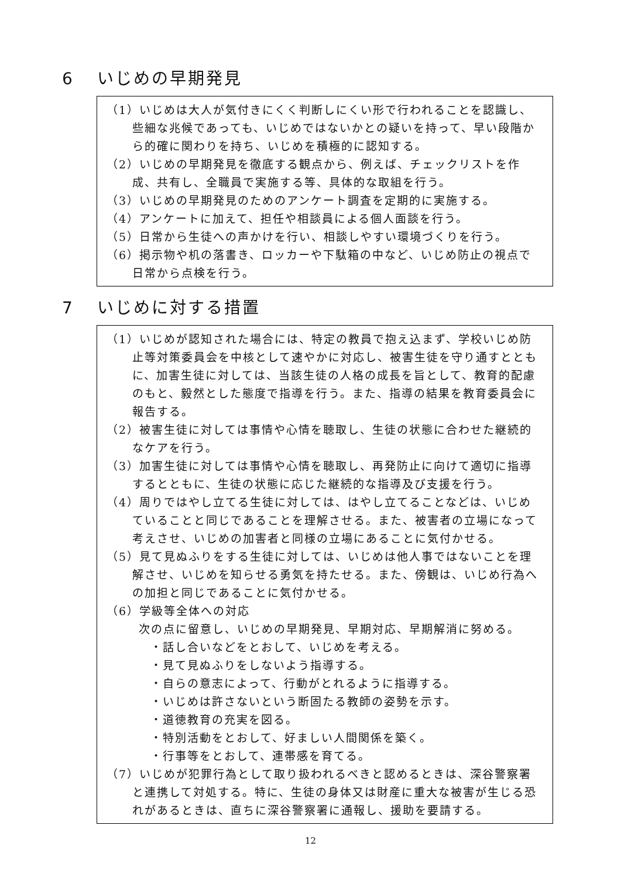6 いじめの早期発見
（1）いじめは大人が気付きにくく判断しにくい形で行われることを認識し、些細な兆候であっても、いじめではないかとの疑いを持って、早い段階から的確に関わりを持ち、いじめを積極的に認知する。
（2）いじめの早期発見を徹底する観点から、例えば、チェックリストを作成、共有し、全職員で実施する等、具体的な取組を行う。
（3）いじめの早期発見のためのアンケート調査を定期的に実施する。
（4）アンケートに加えて、担任や相談員による個人面談を行う。
（5）日常から生徒への声かけを行い、相談しやすい環境づくりを行う。
（6）掲示物や机の落書き、ロッカーや下駄箱の中など、いじめ防止の視点で日常から点検を行う。
7 いじめに対する措置
（1）いじめが認知された場合には、特定の教員で抱え込まず、学校いじめ防止等対策委員会を中核として速やかに対応し、被害生徒を守り通すとともに、加害生徒に対しては、当該生徒の人格の成長を旨として、教育的配慮のもと、毅然とした態度で指導を行う。また、指導の結果を教育委員会に報告する。
（2）被害生徒に対しては事情や心情を聴取し、生徒の状態に合わせた継続的なケアを行う。
（3）加害生徒に対しては事情や心情を聴取し、再発防止に向けて適切に指導するとともに、生徒の状態に応じた継続的な指導及び支援を行う。
（4）周りではやし立てる生徒に対しては、はやし立てることなどは、いじめていることと同じであることを理解させる。また、被害者の立場になって考えさせ、いじめの加害者と同様の立場にあることに気付かせる。
（5）見て見ぬふりをする生徒に対しては、いじめは他人事ではないことを理解させ、いじめを知らせる勇気を持たせる。また、傍観は、いじめ行為への加担と同じであることに気付かせる。
（6）学級等全体への対応
次の点に留意し、いじめの早期発見、早期対応、早期解消に努める。
・話し合いなどをとおして、いじめを考える。
・見て見ぬふりをしないよう指導する。
・自らの意志によって、行動がとれるように指導する。
・いじめは許さないという断固たる教師の姿勢を示す。
・道徳教育の充実を図る。
・特別活動をとおして、好ましい人間関係を築く。
・行事等をとおして、連帯感を育てる。
（7）いじめが犯罪行為として取り扱われるべきと認めるときは、深谷警察署と連携して対処する。特に、生徒の身体又は財産に重大な被害が生じる恐れがあるときは、直ちに深谷警察署に通報し、援助を要請する。
12